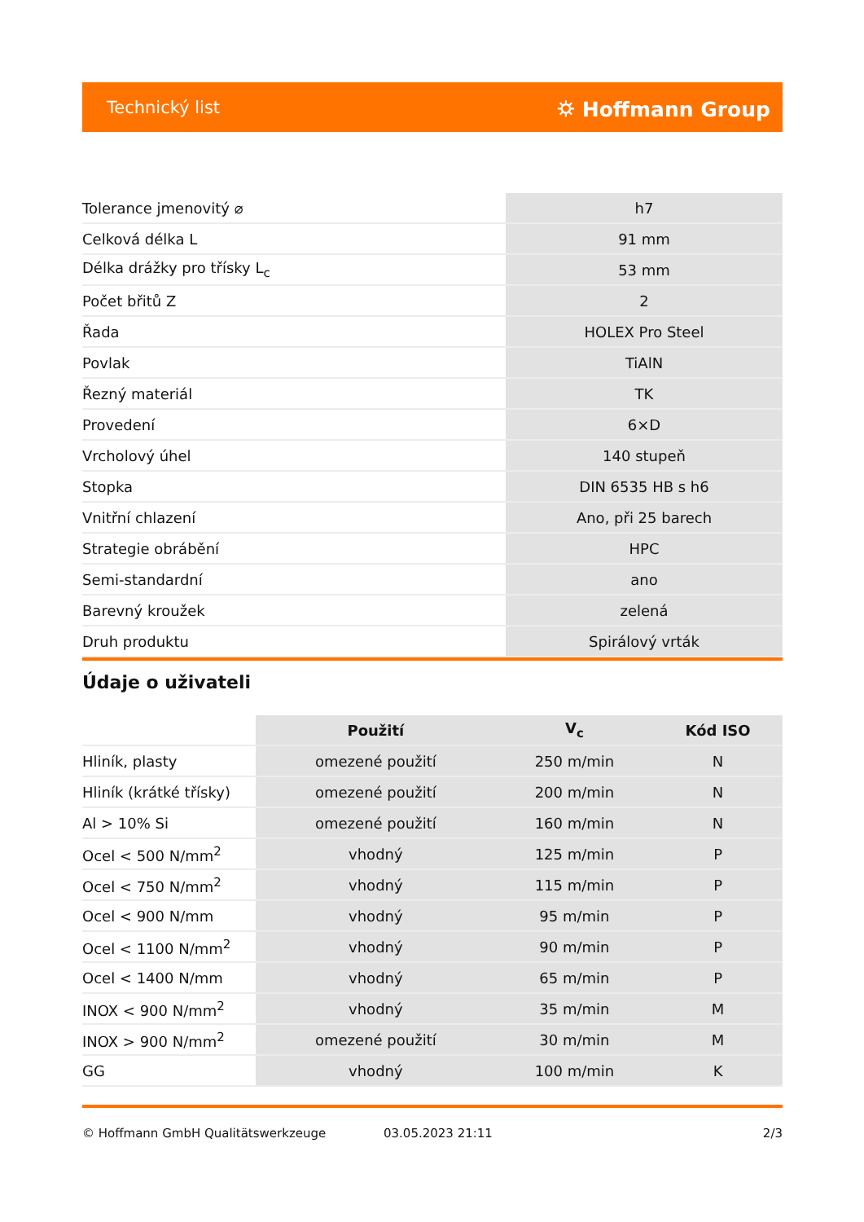Technický list ⛭ Hoffmann Group
| Tolerance jmenovitý ⌀ | h7 |
| Celková délka L | 91 mm |
| Délka drážky pro třísky L<sub>c</sub> | 53 mm |
| Počet břitů Z | 2 |
| Řada | HOLEX Pro Steel |
| Povlak | TiAlN |
| Řezný materiál | TK |
| Provedení | 6×D |
| Vrcholový úhel | 140 stupeň |
| Stopka | DIN 6535 HB s h6 |
| Vnitřní chlazení | Ano, při 25 barech |
| Strategie obrábění | HPC |
| Semi-standardní | ano |
| Barevný kroužek | zelená |
| Druh produktu | Spirálový vrták |
Údaje o uživateli
| | Použití | V<sub>c</sub> | Kód ISO |
| --- | --- | --- | --- |
| Hliník, plasty | omezené použití | 250 m/min | N |
| Hliník (krátké třísky) | omezené použití | 200 m/min | N |
| Al > 10% Si | omezené použití | 160 m/min | N |
| Ocel < 500 N/mm<sup>2</sup> | vhodný | 125 m/min | P |
| Ocel < 750 N/mm<sup>2</sup> | vhodný | 115 m/min | P |
| Ocel < 900 N/mm | vhodný | 95 m/min | P |
| Ocel < 1100 N/mm<sup>2</sup> | vhodný | 90 m/min | P |
| Ocel < 1400 N/mm | vhodný | 65 m/min | P |
| INOX < 900 N/mm<sup>2</sup> | vhodný | 35 m/min | M |
| INOX > 900 N/mm<sup>2</sup> | omezené použití | 30 m/min | M |
| GG | vhodný | 100 m/min | K |
© Hoffmann GmbH Qualitätswerkzeuge 03.05.2023 21:11 2/3